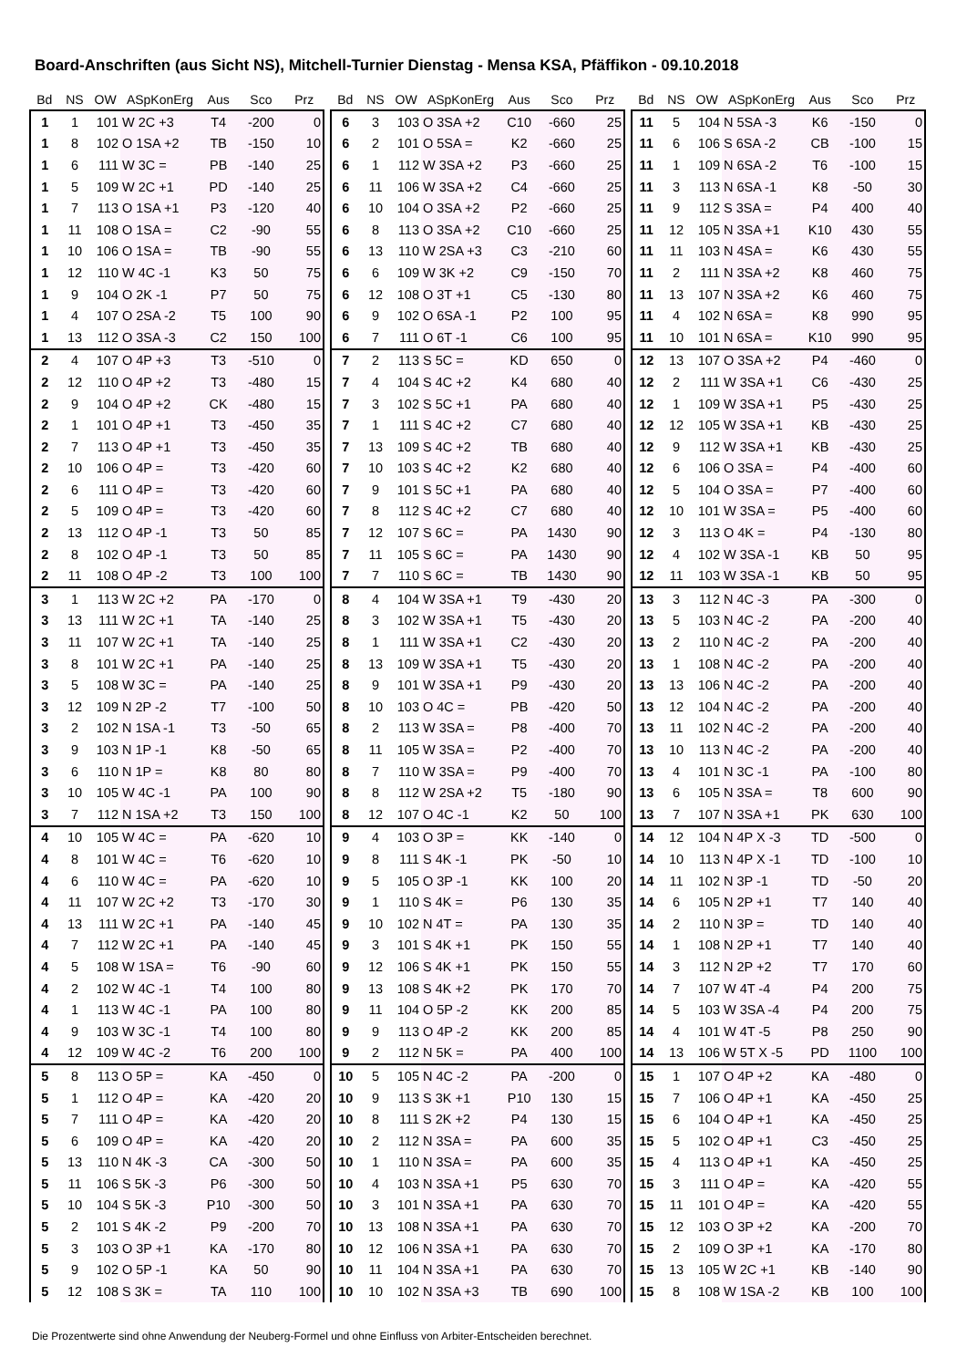Board-Anschriften (aus Sicht NS), Mitchell-Turnier Dienstag - Mensa KSA, Pfäffikon - 09.10.2018
| Bd | NS | OW | ASpKonErg | Aus | Sco | Prz |
| --- | --- | --- | --- | --- | --- | --- |
| 1 | 1 | 101 | W 2C +3 | T4 | -200 | 0 |
| 1 | 8 | 102 | O 1SA +2 | TB | -150 | 10 |
| 1 | 6 | 111 | W 3C = | PB | -140 | 25 |
| 1 | 5 | 109 | W 2C +1 | PD | -140 | 25 |
| 1 | 7 | 113 | O 1SA +1 | P3 | -120 | 40 |
| 1 | 11 | 108 | O 1SA = | C2 | -90 | 55 |
| 1 | 10 | 106 | O 1SA = | TB | -90 | 55 |
| 1 | 12 | 110 | W 4C -1 | K3 | 50 | 75 |
| 1 | 9 | 104 | O 2K -1 | P7 | 50 | 75 |
| 1 | 4 | 107 | O 2SA -2 | T5 | 100 | 90 |
| 1 | 13 | 112 | O 3SA -3 | C2 | 150 | 100 |
| 2 | 4 | 107 | O 4P +3 | T3 | -510 | 0 |
| 2 | 12 | 110 | O 4P +2 | T3 | -480 | 15 |
| 2 | 9 | 104 | O 4P +2 | CK | -480 | 15 |
| 2 | 1 | 101 | O 4P +1 | T3 | -450 | 35 |
| 2 | 7 | 113 | O 4P +1 | T3 | -450 | 35 |
| 2 | 10 | 106 | O 4P = | T3 | -420 | 60 |
| 2 | 6 | 111 | O 4P = | T3 | -420 | 60 |
| 2 | 5 | 109 | O 4P = | T3 | -420 | 60 |
| 2 | 13 | 112 | O 4P -1 | T3 | 50 | 85 |
| 2 | 8 | 102 | O 4P -1 | T3 | 50 | 85 |
| 2 | 11 | 108 | O 4P -2 | T3 | 100 | 100 |
| 3 | 1 | 113 | W 2C +2 | PA | -170 | 0 |
| 3 | 13 | 111 | W 2C +1 | TA | -140 | 25 |
| 3 | 11 | 107 | W 2C +1 | TA | -140 | 25 |
| 3 | 8 | 101 | W 2C +1 | PA | -140 | 25 |
| 3 | 5 | 108 | W 3C = | PA | -140 | 25 |
| 3 | 12 | 109 | N 2P -2 | T7 | -100 | 50 |
| 3 | 2 | 102 | N 1SA -1 | T3 | -50 | 65 |
| 3 | 9 | 103 | N 1P -1 | K8 | -50 | 65 |
| 3 | 6 | 110 | N 1P = | K8 | 80 | 80 |
| 3 | 10 | 105 | W 4C -1 | PA | 100 | 90 |
| 3 | 7 | 112 | N 1SA +2 | T3 | 150 | 100 |
| 4 | 10 | 105 | W 4C = | PA | -620 | 10 |
| 4 | 8 | 101 | W 4C = | T6 | -620 | 10 |
| 4 | 6 | 110 | W 4C = | PA | -620 | 10 |
| 4 | 11 | 107 | W 2C +2 | T3 | -170 | 30 |
| 4 | 13 | 111 | W 2C +1 | PA | -140 | 45 |
| 4 | 7 | 112 | W 2C +1 | PA | -140 | 45 |
| 4 | 5 | 108 | W 1SA = | T6 | -90 | 60 |
| 4 | 2 | 102 | W 4C -1 | T4 | 100 | 80 |
| 4 | 1 | 113 | W 4C -1 | PA | 100 | 80 |
| 4 | 9 | 103 | W 3C -1 | T4 | 100 | 80 |
| 4 | 12 | 109 | W 4C -2 | T6 | 200 | 100 |
| 5 | 8 | 113 | O 5P = | KA | -450 | 0 |
| 5 | 1 | 112 | O 4P = | KA | -420 | 20 |
| 5 | 7 | 111 | O 4P = | KA | -420 | 20 |
| 5 | 6 | 109 | O 4P = | KA | -420 | 20 |
| 5 | 13 | 110 | N 4K -3 | CA | -300 | 50 |
| 5 | 11 | 106 | S 5K -3 | P6 | -300 | 50 |
| 5 | 10 | 104 | S 5K -3 | P10 | -300 | 50 |
| 5 | 2 | 101 | S 4K -2 | P9 | -200 | 70 |
| 5 | 3 | 103 | O 3P +1 | KA | -170 | 80 |
| 5 | 9 | 102 | O 5P -1 | KA | 50 | 90 |
| 5 | 12 | 108 | S 3K = | TA | 110 | 100 |
| Bd | NS | OW | ASpKonErg | Aus | Sco | Prz |
| --- | --- | --- | --- | --- | --- | --- |
| 6 | 3 | 103 | O 3SA +2 | C10 | -660 | 25 |
| 6 | 2 | 101 | O 5SA = | K2 | -660 | 25 |
| 6 | 1 | 112 | W 3SA +2 | P3 | -660 | 25 |
| 6 | 11 | 106 | W 3SA +2 | C4 | -660 | 25 |
| 6 | 10 | 104 | O 3SA +2 | P2 | -660 | 25 |
| 6 | 8 | 113 | O 3SA +2 | C10 | -660 | 25 |
| 6 | 13 | 110 | W 2SA +3 | C3 | -210 | 60 |
| 6 | 6 | 109 | W 3K +2 | C9 | -150 | 70 |
| 6 | 12 | 108 | O 3T +1 | C5 | -130 | 80 |
| 6 | 9 | 102 | O 6SA -1 | P2 | 100 | 95 |
| 6 | 7 | 111 | O 6T -1 | C6 | 100 | 95 |
| 7 | 2 | 113 | S 5C = | KD | 650 | 0 |
| 7 | 4 | 104 | S 4C +2 | K4 | 680 | 40 |
| 7 | 3 | 102 | S 5C +1 | PA | 680 | 40 |
| 7 | 1 | 111 | S 4C +2 | C7 | 680 | 40 |
| 7 | 13 | 109 | S 4C +2 | TB | 680 | 40 |
| 7 | 10 | 103 | S 4C +2 | K2 | 680 | 40 |
| 7 | 9 | 101 | S 5C +1 | PA | 680 | 40 |
| 7 | 8 | 112 | S 4C +2 | C7 | 680 | 40 |
| 7 | 12 | 107 | S 6C = | PA | 1430 | 90 |
| 7 | 11 | 105 | S 6C = | PA | 1430 | 90 |
| 7 | 7 | 110 | S 6C = | TB | 1430 | 90 |
| 8 | 4 | 104 | W 3SA +1 | T9 | -430 | 20 |
| 8 | 3 | 102 | W 3SA +1 | T5 | -430 | 20 |
| 8 | 1 | 111 | W 3SA +1 | C2 | -430 | 20 |
| 8 | 13 | 109 | W 3SA +1 | T5 | -430 | 20 |
| 8 | 9 | 101 | W 3SA +1 | P9 | -430 | 20 |
| 8 | 10 | 103 | O 4C = | PB | -420 | 50 |
| 8 | 2 | 113 | W 3SA = | P8 | -400 | 70 |
| 8 | 11 | 105 | W 3SA = | P2 | -400 | 70 |
| 8 | 7 | 110 | W 3SA = | P9 | -400 | 70 |
| 8 | 8 | 112 | W 2SA +2 | T5 | -180 | 90 |
| 8 | 12 | 107 | O 4C -1 | K2 | 50 | 100 |
| 9 | 4 | 103 | O 3P = | KK | -140 | 0 |
| 9 | 8 | 111 | S 4K -1 | PK | -50 | 10 |
| 9 | 5 | 105 | O 3P -1 | KK | 100 | 20 |
| 9 | 1 | 110 | S 4K = | P6 | 130 | 35 |
| 9 | 10 | 102 | N 4T = | PA | 130 | 35 |
| 9 | 3 | 101 | S 4K +1 | PK | 150 | 55 |
| 9 | 12 | 106 | S 4K +1 | PK | 150 | 55 |
| 9 | 13 | 108 | S 4K +2 | PK | 170 | 70 |
| 9 | 11 | 104 | O 5P -2 | KK | 200 | 85 |
| 9 | 9 | 113 | O 4P -2 | KK | 200 | 85 |
| 9 | 2 | 112 | N 5K = | PA | 400 | 100 |
| 10 | 5 | 105 | N 4C -2 | PA | -200 | 0 |
| 10 | 9 | 113 | S 3K +1 | P10 | 130 | 15 |
| 10 | 8 | 111 | S 2K +2 | P4 | 130 | 15 |
| 10 | 2 | 112 | N 3SA = | PA | 600 | 35 |
| 10 | 1 | 110 | N 3SA = | PA | 600 | 35 |
| 10 | 4 | 103 | N 3SA +1 | P5 | 630 | 70 |
| 10 | 3 | 101 | N 3SA +1 | PA | 630 | 70 |
| 10 | 13 | 108 | N 3SA +1 | PA | 630 | 70 |
| 10 | 12 | 106 | N 3SA +1 | PA | 630 | 70 |
| 10 | 11 | 104 | N 3SA +1 | PA | 630 | 70 |
| 10 | 10 | 102 | N 3SA +3 | TB | 690 | 100 |
| Bd | NS | OW | ASpKonErg | Aus | Sco | Prz |
| --- | --- | --- | --- | --- | --- | --- |
| 11 | 5 | 104 | N 5SA -3 | K6 | -150 | 0 |
| 11 | 6 | 106 | S 6SA -2 | CB | -100 | 15 |
| 11 | 1 | 109 | N 6SA -2 | T6 | -100 | 15 |
| 11 | 3 | 113 | N 6SA -1 | K8 | -50 | 30 |
| 11 | 9 | 112 | S 3SA = | P4 | 400 | 40 |
| 11 | 12 | 105 | N 3SA +1 | K10 | 430 | 55 |
| 11 | 11 | 103 | N 4SA = | K6 | 430 | 55 |
| 11 | 2 | 111 | N 3SA +2 | K8 | 460 | 75 |
| 11 | 13 | 107 | N 3SA +2 | K6 | 460 | 75 |
| 11 | 4 | 102 | N 6SA = | K8 | 990 | 95 |
| 11 | 10 | 101 | N 6SA = | K10 | 990 | 95 |
| 12 | 13 | 107 | O 3SA +2 | P4 | -460 | 0 |
| 12 | 2 | 111 | W 3SA +1 | C6 | -430 | 25 |
| 12 | 1 | 109 | W 3SA +1 | P5 | -430 | 25 |
| 12 | 12 | 105 | W 3SA +1 | KB | -430 | 25 |
| 12 | 9 | 112 | W 3SA +1 | KB | -430 | 25 |
| 12 | 6 | 106 | O 3SA = | P4 | -400 | 60 |
| 12 | 5 | 104 | O 3SA = | P7 | -400 | 60 |
| 12 | 10 | 101 | W 3SA = | P5 | -400 | 60 |
| 12 | 3 | 113 | O 4K = | P4 | -130 | 80 |
| 12 | 4 | 102 | W 3SA -1 | KB | 50 | 95 |
| 12 | 11 | 103 | W 3SA -1 | KB | 50 | 95 |
| 13 | 3 | 112 | N 4C -3 | PA | -300 | 0 |
| 13 | 5 | 103 | N 4C -2 | PA | -200 | 40 |
| 13 | 2 | 110 | N 4C -2 | PA | -200 | 40 |
| 13 | 1 | 108 | N 4C -2 | PA | -200 | 40 |
| 13 | 13 | 106 | N 4C -2 | PA | -200 | 40 |
| 13 | 12 | 104 | N 4C -2 | PA | -200 | 40 |
| 13 | 11 | 102 | N 4C -2 | PA | -200 | 40 |
| 13 | 10 | 113 | N 4C -2 | PA | -200 | 40 |
| 13 | 4 | 101 | N 3C -1 | PA | -100 | 80 |
| 13 | 6 | 105 | N 3SA = | T8 | 600 | 90 |
| 13 | 7 | 107 | N 3SA +1 | PK | 630 | 100 |
| 14 | 12 | 104 | N 4P X -3 | TD | -500 | 0 |
| 14 | 10 | 113 | N 4P X -1 | TD | -100 | 10 |
| 14 | 11 | 102 | N 3P -1 | TD | -50 | 20 |
| 14 | 6 | 105 | N 2P +1 | T7 | 140 | 40 |
| 14 | 2 | 110 | N 3P = | TD | 140 | 40 |
| 14 | 1 | 108 | N 2P +1 | T7 | 140 | 40 |
| 14 | 3 | 112 | N 2P +2 | T7 | 170 | 60 |
| 14 | 7 | 107 | W 4T -4 | P4 | 200 | 75 |
| 14 | 5 | 103 | W 3SA -4 | P4 | 200 | 75 |
| 14 | 4 | 101 | W 4T -5 | P8 | 250 | 90 |
| 14 | 13 | 106 | W 5T X -5 | PD | 1100 | 100 |
| 15 | 1 | 107 | O 4P +2 | KA | -480 | 0 |
| 15 | 7 | 106 | O 4P +1 | KA | -450 | 25 |
| 15 | 6 | 104 | O 4P +1 | KA | -450 | 25 |
| 15 | 5 | 102 | O 4P +1 | C3 | -450 | 25 |
| 15 | 4 | 113 | O 4P +1 | KA | -450 | 25 |
| 15 | 3 | 111 | O 4P = | KA | -420 | 55 |
| 15 | 11 | 101 | O 4P = | KA | -420 | 55 |
| 15 | 12 | 103 | O 3P +2 | KA | -200 | 70 |
| 15 | 2 | 109 | O 3P +1 | KA | -170 | 80 |
| 15 | 13 | 105 | W 2C +1 | KB | -140 | 90 |
| 15 | 8 | 108 | W 1SA -2 | KB | 100 | 100 |
Die Prozentwerte sind ohne Anwendung der Neuberg-Formel und ohne Einfluss von Arbiter-Entscheiden berechnet.